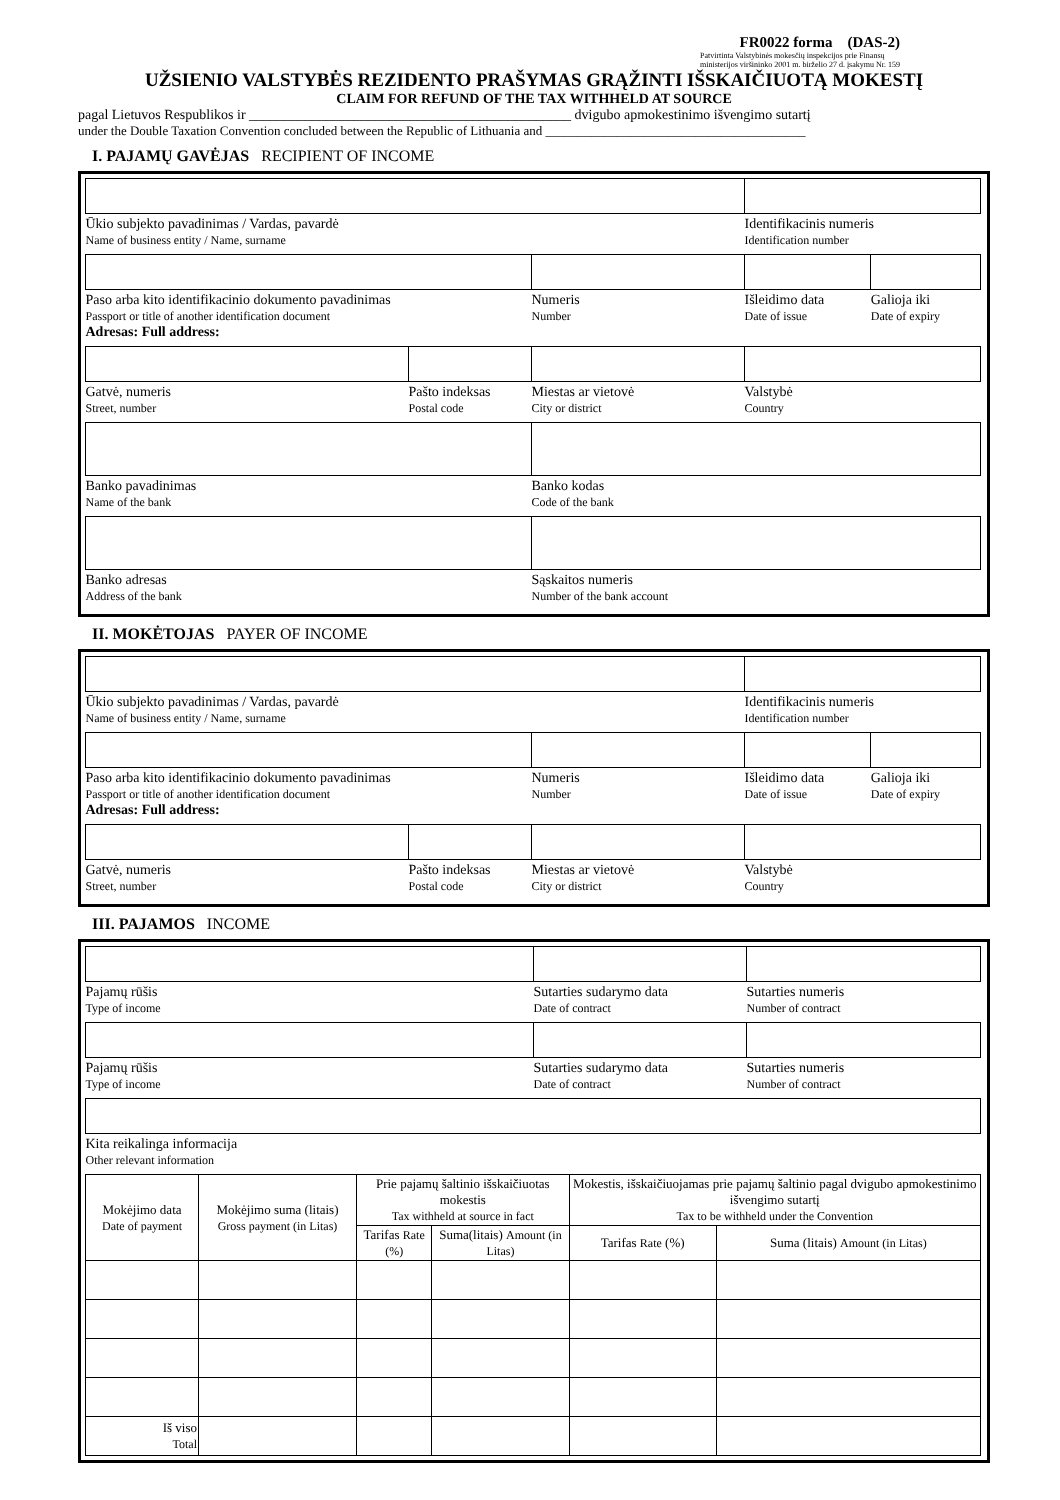FR0022 forma (DAS-2)
Patvirtinta Valstybinės mokesčių inspekcijos prie Finansų ministerijos viršininko 2001 m. birželio 27 d. įsakymu Nr. 159
UŽSIENIO VALSTYBĖS REZIDENTO PRAŠYMAS GRĄŽINTI IŠSKAIČIUOTĄ MOKESTĮ
CLAIM FOR REFUND OF THE TAX WITHHELD AT SOURCE
pagal Lietuvos Respublikos ir ______________________________________________ dvigubo apmokestinimo išvengimo sutartį
under the Double Taxation Convention concluded between the Republic of Lithuania and ________________________________________
I. PAJAMŲ GAVĖJAS RECIPIENT OF INCOME
| Ūkio subjekto pavadinimas / Vardas, pavardė Name of business entity / Name, surname | | | Identifikacinis numeris Identification number | |
| Paso arba kito identifikacinio dokumento pavadinimas Passport or title of another identification document Adresas: Full address: | | Numeris Number | Išleidimo data Date of issue | Galioja iki Date of expiry |
| Gatvė, numeris Street, number | Pašto indeksas Postal code | Miestas ar vietovė City or district | Valstybė Country | |
| Banko pavadinimas Name of the bank | | Banko kodas Code of the bank | | |
| Banko adresas Address of the bank | | Sąskaitos numeris Number of the bank account | | |
II. MOKĖTOJAS PAYER OF INCOME
| Ūkio subjekto pavadinimas / Vardas, pavardė Name of business entity / Name, surname | | | Identifikacinis numeris Identification number | |
| Paso arba kito identifikacinio dokumento pavadinimas Passport or title of another identification document Adresas: Full address: | | Numeris Number | Išleidimo data Date of issue | Galioja iki Date of expiry |
| Gatvė, numeris Street, number | Pašto indeksas Postal code | Miestas ar vietovė City or district | Valstybė Country | |
III. PAJAMOS INCOME
| Pajamų rūšis Type of income | Sutarties sudarymo data Date of contract | Sutarties numeris Number of contract |
| Pajamų rūšis Type of income | Sutarties sudarymo data Date of contract | Sutarties numeris Number of contract |
| Kita reikalinga informacija Other relevant information | | |
| Mokėjimo data Date of payment | Mokėjimo suma (litais) Gross payment (in Litas) | Prie pajamų šaltinio išskaičiuotas mokestis Tax withheld at source in fact | | Mokestis, išskaičiuojamas prie pajamų šaltinio pagal dvigubo apmokestinimo išvengimo sutartį Tax to be withheld under the Convention | |
| --- | --- | --- | --- | --- | --- |
| | | Tarifas Rate (%) | Suma(litais) Amount (in Litas) | Tarifas Rate (%) | Suma (litais) Amount (in Litas) |
| Iš viso Total | | | | | |